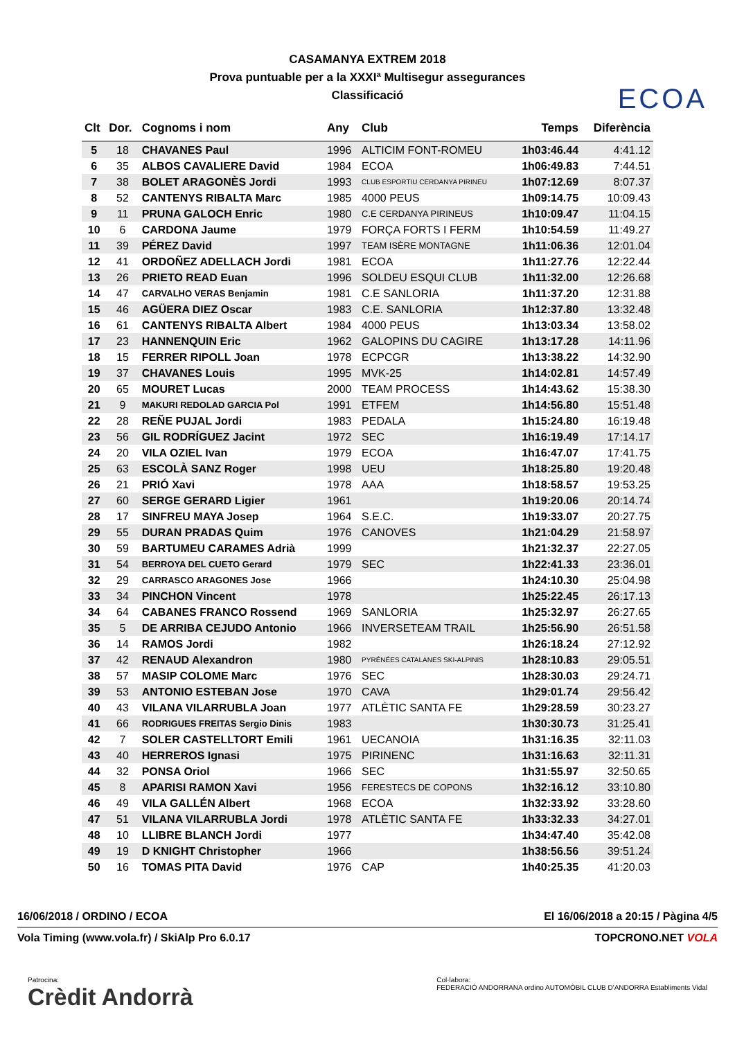ECOA
CASAMANYA EXTREM 2018
Prova puntuable per a la XXXIª Multisegur assegurances
Classificació
| Clt | Dor. | Cognoms i nom | Any | Club | Temps | Diferència |
| --- | --- | --- | --- | --- | --- | --- |
| 5 | 18 | CHAVANES Paul | 1996 | ALTICIM FONT-ROMEU | 1h03:46.44 | 4:41.12 |
| 6 | 35 | ALBOS CAVALIERE David | 1984 | ECOA | 1h06:49.83 | 7:44.51 |
| 7 | 38 | BOLET ARAGONÈS Jordi | 1993 | CLUB ESPORTIU CERDANYA PIRINEU | 1h07:12.69 | 8:07.37 |
| 8 | 52 | CANTENYS RIBALTA Marc | 1985 | 4000 PEUS | 1h09:14.75 | 10:09.43 |
| 9 | 11 | PRUNA GALOCH Enric | 1980 | C.E CERDANYA PIRINEUS | 1h10:09.47 | 11:04.15 |
| 10 | 6 | CARDONA Jaume | 1979 | FORÇA FORTS I FERM | 1h10:54.59 | 11:49.27 |
| 11 | 39 | PÉREZ David | 1997 | TEAM ISÈRE MONTAGNE | 1h11:06.36 | 12:01.04 |
| 12 | 41 | ORDOÑEZ ADELLACH Jordi | 1981 | ECOA | 1h11:27.76 | 12:22.44 |
| 13 | 26 | PRIETO READ Euan | 1996 | SOLDEU ESQUI CLUB | 1h11:32.00 | 12:26.68 |
| 14 | 47 | CARVALHO VERAS Benjamin | 1981 | C.E SANLORIA | 1h11:37.20 | 12:31.88 |
| 15 | 46 | AGÜERA DIEZ Oscar | 1983 | C.E. SANLORIA | 1h12:37.80 | 13:32.48 |
| 16 | 61 | CANTENYS RIBALTA Albert | 1984 | 4000 PEUS | 1h13:03.34 | 13:58.02 |
| 17 | 23 | HANNENQUIN Eric | 1962 | GALOPINS DU CAGIRE | 1h13:17.28 | 14:11.96 |
| 18 | 15 | FERRER RIPOLL Joan | 1978 | ECPCGR | 1h13:38.22 | 14:32.90 |
| 19 | 37 | CHAVANES Louis | 1995 | MVK-25 | 1h14:02.81 | 14:57.49 |
| 20 | 65 | MOURET Lucas | 2000 | TEAM PROCESS | 1h14:43.62 | 15:38.30 |
| 21 | 9 | MAKURI REDOLAD GARCIA Pol | 1991 | ETFEM | 1h14:56.80 | 15:51.48 |
| 22 | 28 | REÑE PUJAL Jordi | 1983 | PEDALA | 1h15:24.80 | 16:19.48 |
| 23 | 56 | GIL RODRÍGUEZ Jacint | 1972 | SEC | 1h16:19.49 | 17:14.17 |
| 24 | 20 | VILA OZIEL Ivan | 1979 | ECOA | 1h16:47.07 | 17:41.75 |
| 25 | 63 | ESCOLÀ SANZ Roger | 1998 | UEU | 1h18:25.80 | 19:20.48 |
| 26 | 21 | PRIÓ Xavi | 1978 | AAA | 1h18:58.57 | 19:53.25 |
| 27 | 60 | SERGE GERARD Ligier | 1961 | | 1h19:20.06 | 20:14.74 |
| 28 | 17 | SINFREU MAYA Josep | 1964 | S.E.C. | 1h19:33.07 | 20:27.75 |
| 29 | 55 | DURAN PRADAS Quim | 1976 | CANOVES | 1h21:04.29 | 21:58.97 |
| 30 | 59 | BARTUMEU CARAMES Adrià | 1999 | | 1h21:32.37 | 22:27.05 |
| 31 | 54 | BERROYA DEL CUETO Gerard | 1979 | SEC | 1h22:41.33 | 23:36.01 |
| 32 | 29 | CARRASCO ARAGONES Jose | 1966 | | 1h24:10.30 | 25:04.98 |
| 33 | 34 | PINCHON Vincent | 1978 | | 1h25:22.45 | 26:17.13 |
| 34 | 64 | CABANES FRANCO Rossend | 1969 | SANLORIA | 1h25:32.97 | 26:27.65 |
| 35 | 5 | DE ARRIBA CEJUDO Antonio | 1966 | INVERSETEAM TRAIL | 1h25:56.90 | 26:51.58 |
| 36 | 14 | RAMOS Jordi | 1982 | | 1h26:18.24 | 27:12.92 |
| 37 | 42 | RENAUD Alexandron | 1980 | PYRÉNÉES CATALANES SKI-ALPINIS | 1h28:10.83 | 29:05.51 |
| 38 | 57 | MASIP COLOME Marc | 1976 | SEC | 1h28:30.03 | 29:24.71 |
| 39 | 53 | ANTONIO ESTEBAN Jose | 1970 | CAVA | 1h29:01.74 | 29:56.42 |
| 40 | 43 | VILANA VILARRUBLA Joan | 1977 | ATLÈTIC SANTA FE | 1h29:28.59 | 30:23.27 |
| 41 | 66 | RODRIGUES FREITAS Sergio Dinis | 1983 | | 1h30:30.73 | 31:25.41 |
| 42 | 7 | SOLER CASTELLTORT Emili | 1961 | UECANOIA | 1h31:16.35 | 32:11.03 |
| 43 | 40 | HERREROS Ignasi | 1975 | PIRINENC | 1h31:16.63 | 32:11.31 |
| 44 | 32 | PONSA Oriol | 1966 | SEC | 1h31:55.97 | 32:50.65 |
| 45 | 8 | APARISI RAMON Xavi | 1956 | FERESTECS DE COPONS | 1h32:16.12 | 33:10.80 |
| 46 | 49 | VILA GALLÉN Albert | 1968 | ECOA | 1h32:33.92 | 33:28.60 |
| 47 | 51 | VILANA VILARRUBLA Jordi | 1978 | ATLÈTIC SANTA FE | 1h33:32.33 | 34:27.01 |
| 48 | 10 | LLIBRE BLANCH Jordi | 1977 | | 1h34:47.40 | 35:42.08 |
| 49 | 19 | D KNIGHT Christopher | 1966 | | 1h38:56.56 | 39:51.24 |
| 50 | 16 | TOMAS PITA David | 1976 | CAP | 1h40:25.35 | 41:20.03 |
16/06/2018 / ORDINO / ECOA El 16/06/2018 a 20:15 / Pàgina 4/5
Vola Timing (www.vola.fr) / SkiAlp Pro 6.0.17 TOPCRONO.NET VOLA
Patrocina:
Crèdit Andorrà
Col·labora:
FEDERACIÓ ANDORRANA ordino AUTOMÒBIL CLUB D'ANDORRA Establiments Vidal